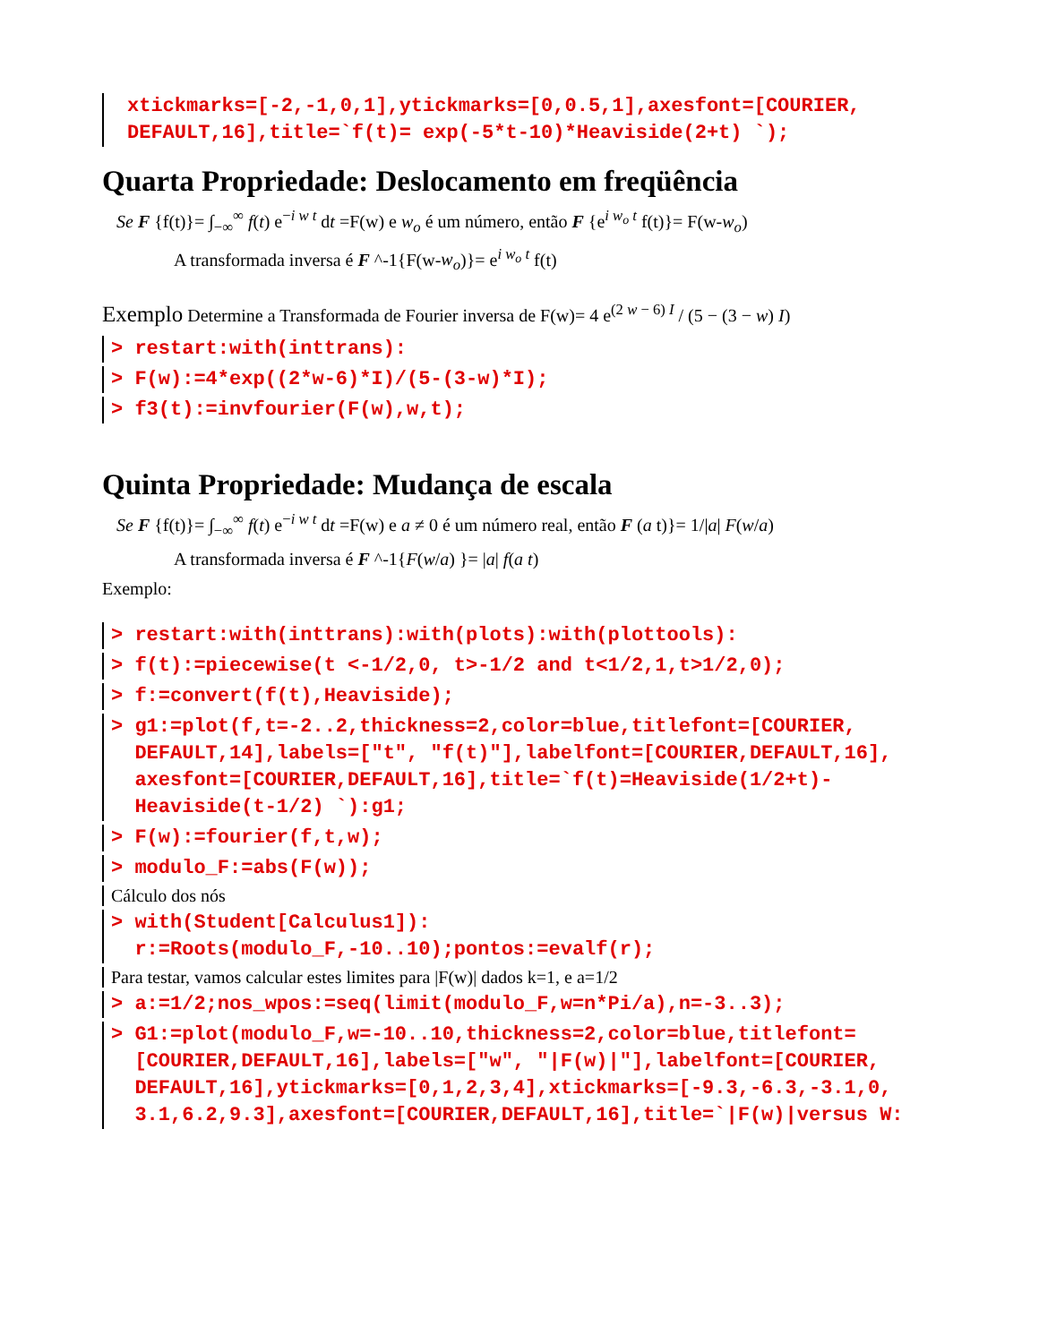xtickmarks=[-2,-1,0,1],ytickmarks=[0,0.5,1],axesfont=[COURIER,
DEFAULT,16],title=`f(t)= exp(-5*t-10)*Heaviside(2+t) `);
Quarta Propriedade: Deslocamento em freqüência
Se F {f(t)}= ∫<sub>−∞</sub><sup>∞</sup> f(t) e<sup>−i w t</sup> dt =F(w) e w<sub>o</sub> é um número, então F {e<sup>i w<sub>o</sub> t</sup> f(t)}= F(w-w<sub>o</sub>)
A transformada inversa é F ^-1{F(w-w<sub>o</sub>)}= e<sup>i w<sub>o</sub> t</sup> f(t)
Exemplo Determine a Transformada de Fourier inversa de F(w)= 4 e<sup>(2 w − 6) I</sup> / (5 − (3 − w) I)
> restart:with(inttrans):
> F(w):=4*exp((2*w-6)*I)/(5-(3-w)*I);
> f3(t):=invfourier(F(w),w,t);
Quinta Propriedade: Mudança de escala
Se F {f(t)}= ∫<sub>−∞</sub><sup>∞</sup> f(t) e<sup>−i w t</sup> dt =F(w) e a ≠ 0 é um número real, então F (a t)}= 1/|a| F(w/a)
A transformada inversa é F ^-1{F(w/a) }= |a| f(a t)
Exemplo:
> restart:with(inttrans):with(plots):with(plottools):
> f(t):=piecewise(t <-1/2,0, t>-1/2 and t<1/2,1,t>1/2,0);
> f:=convert(f(t),Heaviside);
> g1:=plot(f,t=-2..2,thickness=2,color=blue,titlefont=[COURIER,
DEFAULT,14],labels=["t", "f(t)"],labelfont=[COURIER,DEFAULT,16],
axesfont=[COURIER,DEFAULT,16],title=`f(t)=Heaviside(1/2+t)-
Heaviside(t-1/2) `):g1;
> F(w):=fourier(f,t,w);
> modulo_F:=abs(F(w));
Cálculo dos nós
> with(Student[Calculus1]):
r:=Roots(modulo_F,-10..10);pontos:=evalf(r);
Para testar, vamos calcular estes limites para |F(w)| dados k=1, e a=1/2
> a:=1/2;nos_wpos:=seq(limit(modulo_F,w=n*Pi/a),n=-3..3);
> G1:=plot(modulo_F,w=-10..10,thickness=2,color=blue,titlefont=
[COURIER,DEFAULT,16],labels=["w", "|F(w)|"],labelfont=[COURIER,
DEFAULT,16],ytickmarks=[0,1,2,3,4],xtickmarks=[-9.3,-6.3,-3.1,0,
3.1,6.2,9.3],axesfont=[COURIER,DEFAULT,16],title=`|F(w)|versus W: